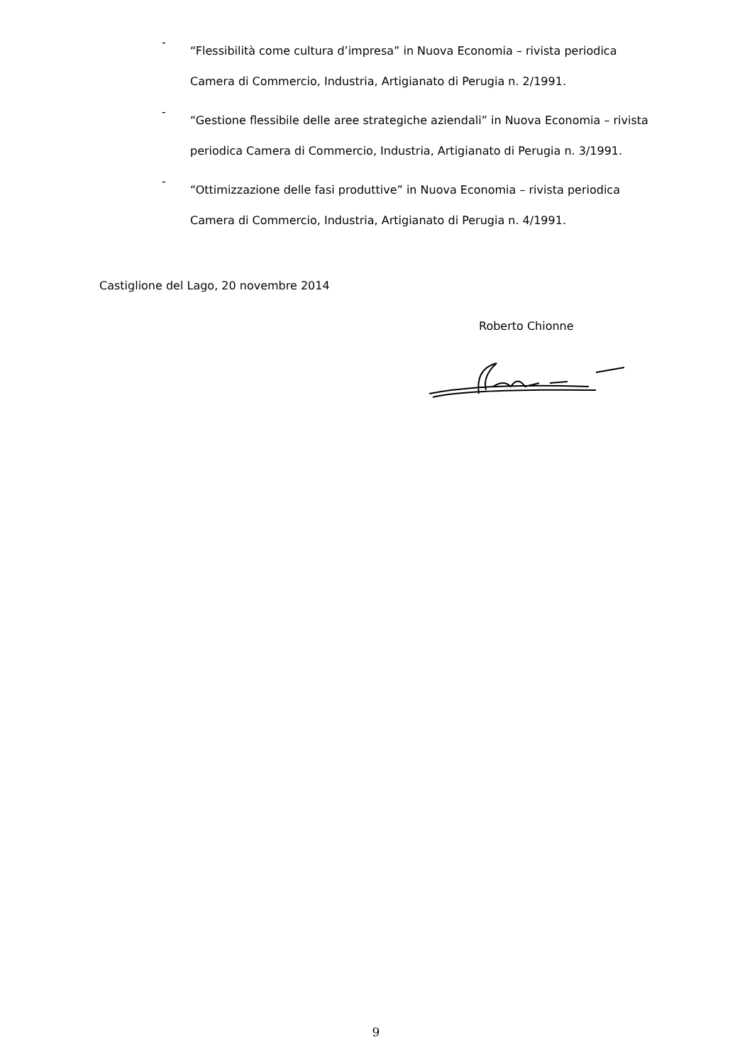-
“Flessibilità come cultura d’impresa” in Nuova Economia – rivista periodica
Camera di Commercio, Industria, Artigianato di Perugia n. 2/1991.
-
“Gestione flessibile delle aree strategiche aziendali” in Nuova Economia – rivista
periodica Camera di Commercio, Industria, Artigianato di Perugia n. 3/1991.
-
“Ottimizzazione delle fasi produttive” in Nuova Economia – rivista periodica
Camera di Commercio, Industria, Artigianato di Perugia n. 4/1991.
Castiglione del Lago, 20 novembre 2014
Roberto Chionne
9